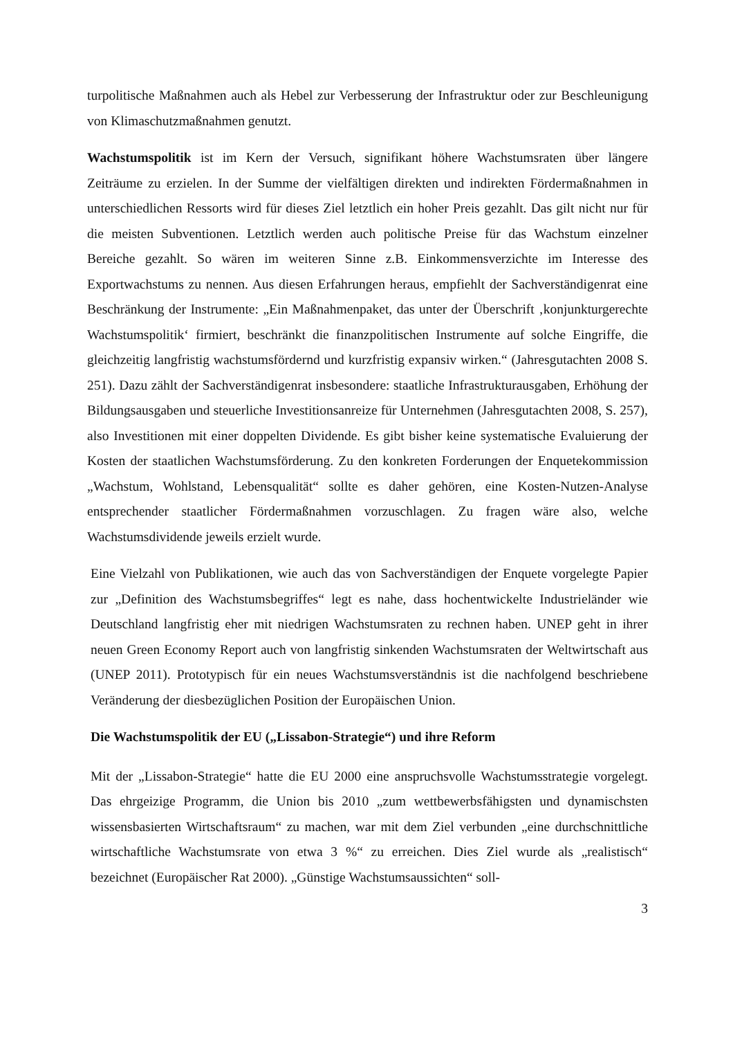turpolitische Maßnahmen auch als Hebel zur Verbesserung der Infrastruktur oder zur Beschleunigung von Klimaschutzmaßnahmen genutzt.
Wachstumspolitik ist im Kern der Versuch, signifikant höhere Wachstumsraten über längere Zeiträume zu erzielen. In der Summe der vielfältigen direkten und indirekten Fördermaßnahmen in unterschiedlichen Ressorts wird für dieses Ziel letztlich ein hoher Preis gezahlt. Das gilt nicht nur für die meisten Subventionen. Letztlich werden auch politische Preise für das Wachstum einzelner Bereiche gezahlt. So wären im weiteren Sinne z.B. Einkommensverzichte im Interesse des Exportwachstums zu nennen. Aus diesen Erfahrungen heraus, empfiehlt der Sachverständigenrat eine Beschränkung der Instrumente: „Ein Maßnahmenpaket, das unter der Überschrift ‚konjunkturgerechte Wachstumspolitik‘ firmiert, beschränkt die finanzpolitischen Instrumente auf solche Eingriffe, die gleichzeitig langfristig wachstumsfördernd und kurzfristig expansiv wirken.“ (Jahresgutachten 2008 S. 251). Dazu zählt der Sachverständigenrat insbesondere: staatliche Infrastrukturausgaben, Erhöhung der Bildungsausgaben und steuerliche Investitionsanreize für Unternehmen (Jahresgutachten 2008, S. 257), also Investitionen mit einer doppelten Dividende. Es gibt bisher keine systematische Evaluierung der Kosten der staatlichen Wachstumsförderung. Zu den konkreten Forderungen der Enquetekommission „Wachstum, Wohlstand, Lebensqualität“ sollte es daher gehören, eine Kosten-Nutzen-Analyse entsprechender staatlicher Fördermaßnahmen vorzuschlagen. Zu fragen wäre also, welche Wachstumsdividende jeweils erzielt wurde.
Eine Vielzahl von Publikationen, wie auch das von Sachverständigen der Enquete vorgelegte Papier zur „Definition des Wachstumsbegriffes“ legt es nahe, dass hochentwickelte Industrieländer wie Deutschland langfristig eher mit niedrigen Wachstumsraten zu rechnen haben. UNEP geht in ihrer neuen Green Economy Report auch von langfristig sinkenden Wachstumsraten der Weltwirtschaft aus (UNEP 2011). Prototypisch für ein neues Wachstumsverständnis ist die nachfolgend beschriebene Veränderung der diesbezüglichen Position der Europäischen Union.
Die Wachstumspolitik der EU („Lissabon-Strategie“) und ihre Reform
Mit der „Lissabon-Strategie“ hatte die EU 2000 eine anspruchsvolle Wachstumsstrategie vorgelegt. Das ehrgeizige Programm, die Union bis 2010 „zum wettbewerbsfähigsten und dynamischsten wissensbasierten Wirtschaftsraum“ zu machen, war mit dem Ziel verbunden „eine durchschnittliche wirtschaftliche Wachstumsrate von etwa 3 %“ zu erreichen. Dies Ziel wurde als „realistisch“ bezeichnet (Europäischer Rat 2000). „Günstige Wachstumsaussichten“ soll-
3